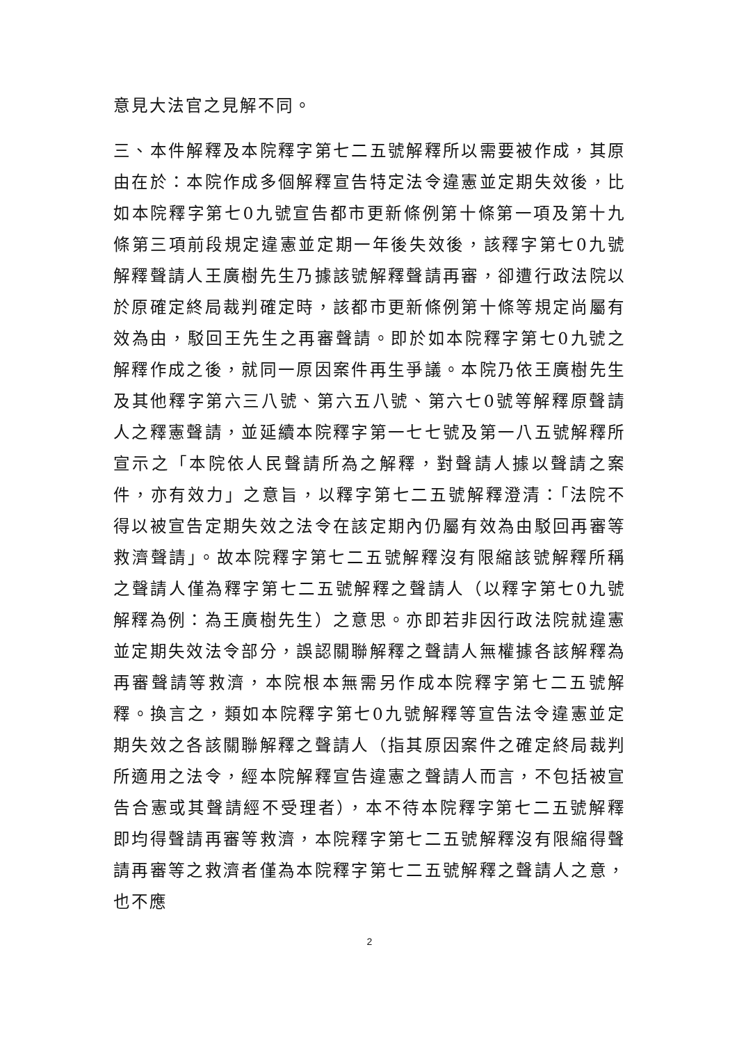意見大法官之見解不同。
三、本件解釋及本院釋字第七二五號解釋所以需要被作成，其原由在於：本院作成多個解釋宣告特定法令違憲並定期失效後，比如本院釋字第七0九號宣告都市更新條例第十條第一項及第十九條第三項前段規定違憲並定期一年後失效後，該釋字第七0九號解釋聲請人王廣樹先生乃據該號解釋聲請再審，卻遭行政法院以於原確定終局裁判確定時，該都市更新條例第十條等規定尚屬有效為由，駁回王先生之再審聲請。即於如本院釋字第七0九號之解釋作成之後，就同一原因案件再生爭議。本院乃依王廣樹先生及其他釋字第六三八號、第六五八號、第六七0號等解釋原聲請人之釋憲聲請，並延續本院釋字第一七七號及第一八五號解釋所宣示之「本院依人民聲請所為之解釋，對聲請人據以聲請之案件，亦有效力」之意旨，以釋字第七二五號解釋澄清：「法院不得以被宣告定期失效之法令在該定期內仍屬有效為由駁回再審等救濟聲請」。故本院釋字第七二五號解釋沒有限縮該號解釋所稱之聲請人僅為釋字第七二五號解釋之聲請人（以釋字第七0九號解釋為例：為王廣樹先生）之意思。亦即若非因行政法院就違憲並定期失效法令部分，誤認關聯解釋之聲請人無權據各該解釋為再審聲請等救濟，本院根本無需另作成本院釋字第七二五號解釋。換言之，類如本院釋字第七0九號解釋等宣告法令違憲並定期失效之各該關聯解釋之聲請人（指其原因案件之確定終局裁判所適用之法令，經本院解釋宣告違憲之聲請人而言，不包括被宣告合憲或其聲請經不受理者），本不待本院釋字第七二五號解釋即均得聲請再審等救濟，本院釋字第七二五號解釋沒有限縮得聲請再審等之救濟者僅為本院釋字第七二五號解釋之聲請人之意，也不應
2